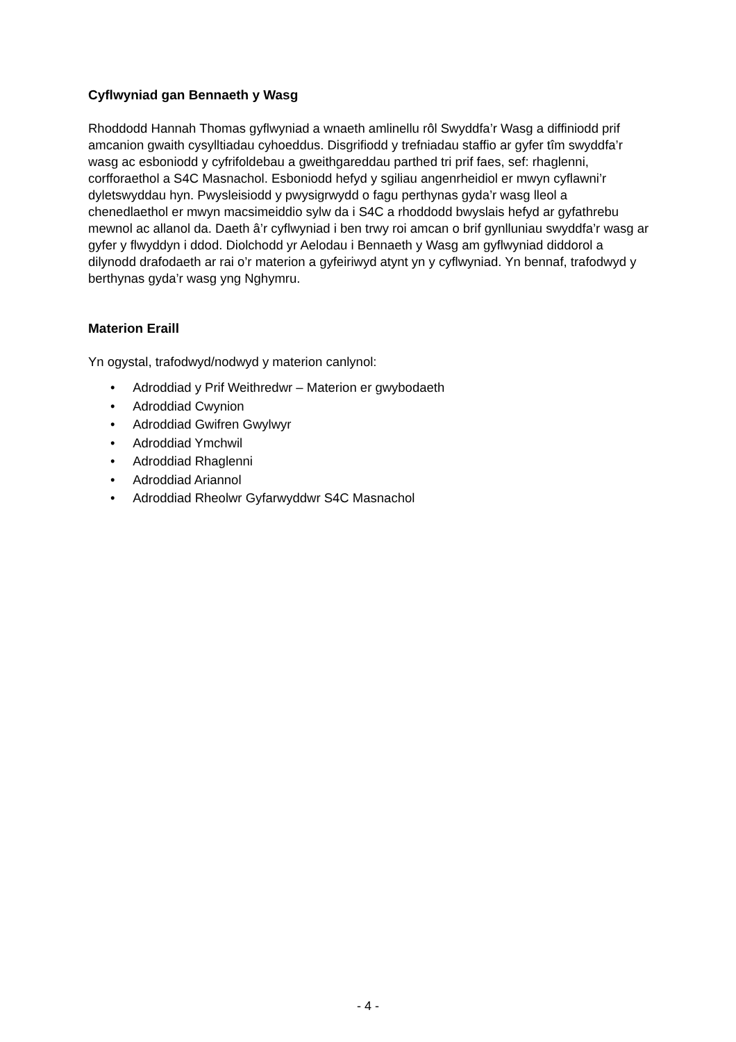Cyflwyniad gan Bennaeth y Wasg
Rhoddodd Hannah Thomas gyflwyniad a wnaeth amlinellu rôl Swyddfa’r Wasg a diffiniodd prif amcanion gwaith cysylltiadau cyhoeddus. Disgrifiodd y trefniadau staffio ar gyfer tîm swyddfa’r wasg ac esboniodd y cyfrifoldebau a gweithgareddau parthed tri prif faes, sef: rhaglenni, corfforaethol a S4C Masnachol. Esboniodd hefyd y sgiliau angenrheidiol er mwyn cyflawni’r dyletswyddau hyn. Pwysleisiodd y pwysigrwydd o fagu perthynas gyda’r wasg lleol a chenedlaethol er mwyn macsimeiddio sylw da i S4C a rhoddodd bwyslais hefyd ar gyfathrebu mewnol ac allanol da. Daeth â’r cyflwyniad i ben trwy roi amcan o brif gynlluniau swyddfa’r wasg ar gyfer y flwyddyn i ddod. Diolchodd yr Aelodau i Bennaeth y Wasg am gyflwyniad diddorol a dilynodd drafodaeth ar rai o’r materion a gyfeiriwyd atynt yn y cyflwyniad. Yn bennaf, trafodwyd y berthynas gyda’r wasg yng Nghymru.
Materion Eraill
Yn ogystal, trafodwyd/nodwyd y materion canlynol:
• Adroddiad y Prif Weithredwr – Materion er gwybodaeth
• Adroddiad Cwynion
• Adroddiad Gwifren Gwylwyr
• Adroddiad Ymchwil
• Adroddiad Rhaglenni
• Adroddiad Ariannol
• Adroddiad Rheolwr Gyfarwyddwr S4C Masnachol
- 4 -